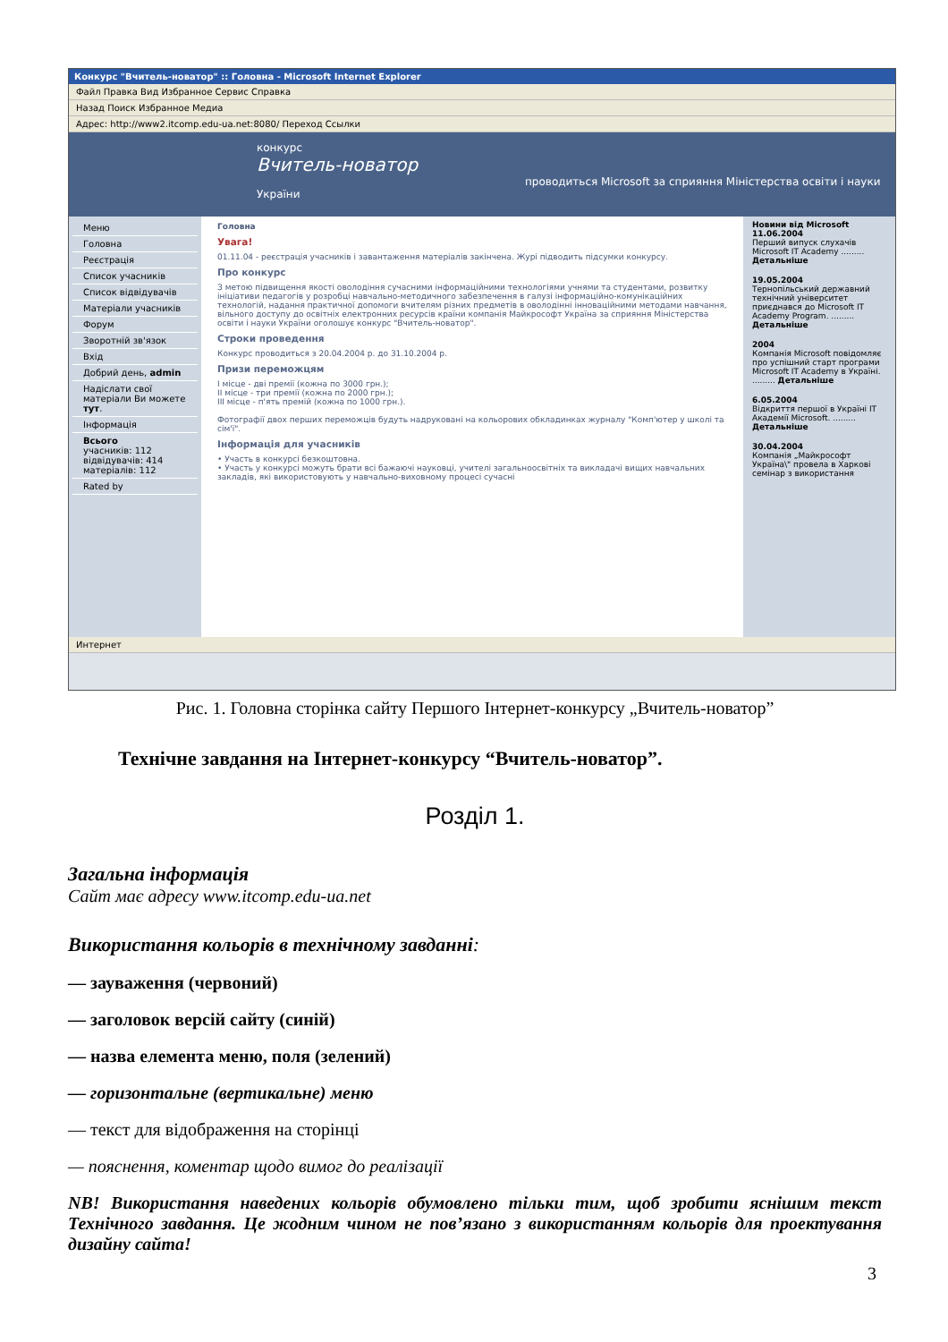Конкурс "Вчитель-новатор" :: Головна - Microsoft Internet Explorer
Файл Правка Вид Избранное Сервис Справка
Назад Поиск Избранное Медиа
Адрес: http://www2.itcomp.edu-ua.net:8080/ Переход Ссылки
конкурс
Вчитель-новатор
проводиться Microsoft за сприяння Міністерства освіти і науки України
Меню
Головна
Реєстрація
Список учасників
Список відвідувачів
Матеріали учасників
Форум
Зворотній зв'язок
Вхід
Добрий день, admin
Надіслати свої матеріали Ви можете тут.
Інформація
Всього
учасників: 112
відвідувачів: 414
матеріалів: 112
Rated by
Головна
Увага!
01.11.04 - реєстрація учасників і завантаження матеріалів закінчена. Журі підводить підсумки конкурсу.
Про конкурс
З метою підвищення якості оволодіння сучасними інформаційними технологіями учнями та студентами, розвитку ініціативи педагогів у розробці навчально-методичного забезпечення в галузі інформаційно-комунікаційних технологій, надання практичної допомоги вчителям різних предметів в оволодінні інноваційними методами навчання, вільного доступу до освітніх електронних ресурсів країни компанія Майкрософт Україна за сприяння Міністерства освіти і науки України оголошує конкурс "Вчитель-новатор".
Строки проведення
Конкурс проводиться з 20.04.2004 р. до 31.10.2004 р.
Призи переможцям
I місце - дві премії (кожна по 3000 грн.);
II місце - три премії (кожна по 2000 грн.);
III місце - п'ять премій (кожна по 1000 грн.).
Фотографії двох перших переможців будуть надруковані на кольорових обкладинках журналу "Комп'ютер у школі та сім'ї".
Інформація для учасників
• Участь в конкурсі безкоштовна.
• Участь у конкурсі можуть брати всі бажаючі науковці, учителі загальноосвітніх та викладачі вищих навчальних закладів, які використовують у навчально-виховному процесі сучасні
Новини від Microsoft
11.06.2004
Перший випуск слухачів Microsoft IT Academy ......... Детальніше
19.05.2004
Тернопільський державний технічний університет приєднався до Microsoft IT Academy Program. ......... Детальніше
2004
Компанія Microsoft повідомляє про успішний старт програми Microsoft IT Academy в Україні. ......... Детальніше
6.05.2004
Відкриття першої в Україні IT Академії Microsoft. ......... Детальніше
30.04.2004
Компанія „Майкрософт Україна\" провела в Харкові семінар з використання
Интернет
Рис. 1. Головна сторінка сайту Першого Інтернет-конкурсу „Вчитель-новатор”
Технічне завдання на Інтернет-конкурсу “Вчитель-новатор”.
Розділ 1.
Загальна інформація
Сайт має адресу www.itcomp.edu-ua.net
Використання кольорів в технічному завданні:
— зауваження (червоний)
— заголовок версій сайту (синій)
— назва елемента меню, поля (зелений)
— горизонтальне (вертикальне) меню
— текст для відображення на сторінці
— пояснення, коментар щодо вимог до реалізації
NB! Використання наведених кольорів обумовлено тільки тим, щоб зробити яснішим текст Технічного завдання. Це жодним чином не пов’язано з використанням кольорів для проектування дизайну сайта!
3